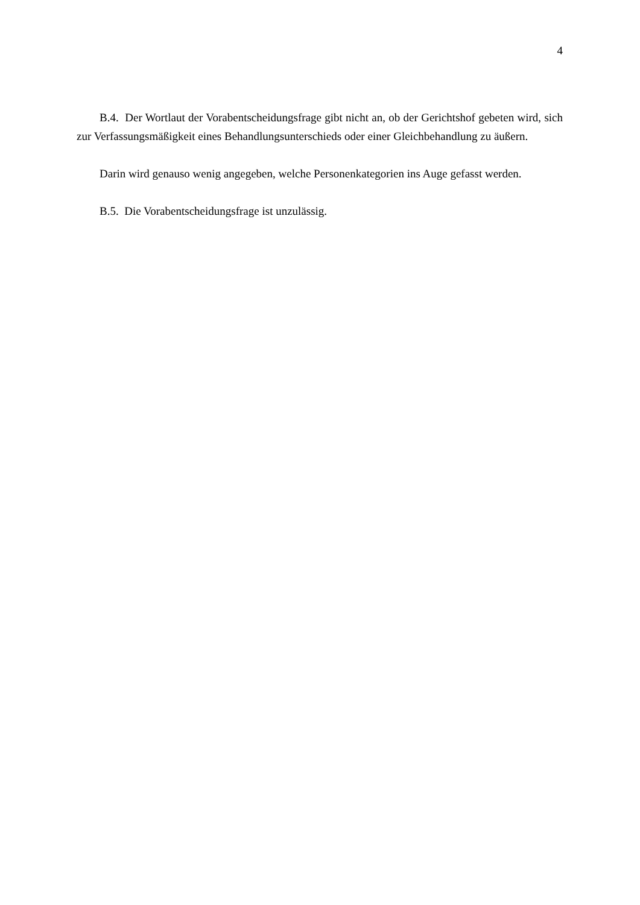4
B.4. Der Wortlaut der Vorabentscheidungsfrage gibt nicht an, ob der Gerichtshof gebeten wird, sich zur Verfassungsmäßigkeit eines Behandlungsunterschieds oder einer Gleichbehandlung zu äußern.
Darin wird genauso wenig angegeben, welche Personenkategorien ins Auge gefasst werden.
B.5. Die Vorabentscheidungsfrage ist unzulässig.